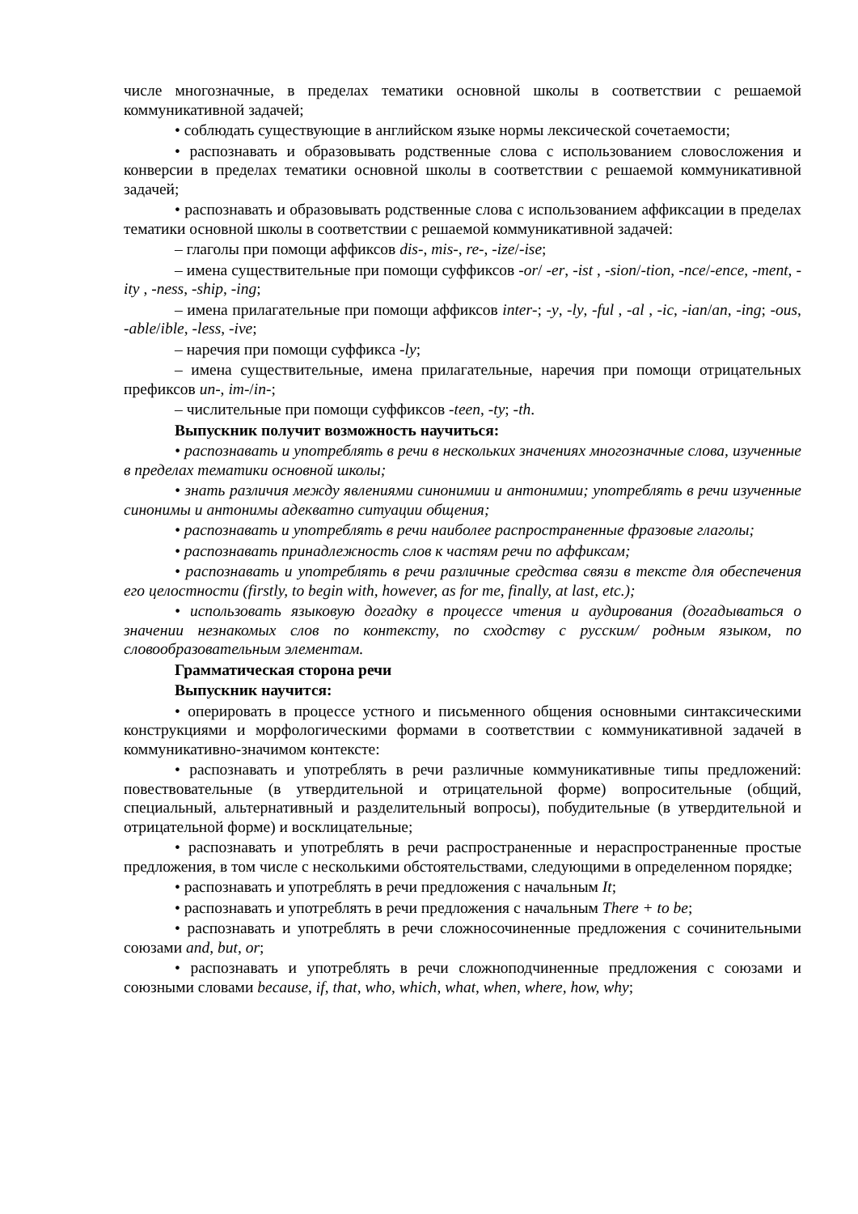числе многозначные, в пределах тематики основной школы в соответствии с решаемой коммуникативной задачей;
• соблюдать существующие в английском языке нормы лексической сочетаемости;
• распознавать и образовывать родственные слова с использованием словосложения и конверсии в пределах тематики основной школы в соответствии с решаемой коммуникативной задачей;
• распознавать и образовывать родственные слова с использованием аффиксации в пределах тематики основной школы в соответствии с решаемой коммуникативной задачей:
– глаголы при помощи аффиксов dis-, mis-, re-, -ize/-ise;
– имена существительные при помощи суффиксов -or/ -er, -ist , -sion/-tion, -nce/-ence, -ment, -ity , -ness, -ship, -ing;
– имена прилагательные при помощи аффиксов inter-; -y, -ly, -ful , -al , -ic, -ian/an, -ing; -ous, -able/ible, -less, -ive;
– наречия при помощи суффикса -ly;
– имена существительные, имена прилагательные, наречия при помощи отрицательных префиксов un-, im-/in-;
– числительные при помощи суффиксов -teen, -ty; -th.
Выпускник получит возможность научиться:
• распознавать и употреблять в речи в нескольких значениях многозначные слова, изученные в пределах тематики основной школы;
• знать различия между явлениями синонимии и антонимии; употреблять в речи изученные синонимы и антонимы адекватно ситуации общения;
• распознавать и употреблять в речи наиболее распространенные фразовые глаголы;
• распознавать принадлежность слов к частям речи по аффиксам;
• распознавать и употреблять в речи различные средства связи в тексте для обеспечения его целостности (firstly, to begin with, however, as for me, finally, at last, etc.);
• использовать языковую догадку в процессе чтения и аудирования (догадываться о значении незнакомых слов по контексту, по сходству с русским/ родным языком, по словообразовательным элементам.
Грамматическая сторона речи
Выпускник научится:
• оперировать в процессе устного и письменного общения основными синтаксическими конструкциями и морфологическими формами в соответствии с коммуникативной задачей в коммуникативно-значимом контексте:
• распознавать и употреблять в речи различные коммуникативные типы предложений: повествовательные (в утвердительной и отрицательной форме) вопросительные (общий, специальный, альтернативный и разделительный вопросы), побудительные (в утвердительной и отрицательной форме) и восклицательные;
• распознавать и употреблять в речи распространенные и нераспространенные простые предложения, в том числе с несколькими обстоятельствами, следующими в определенном порядке;
• распознавать и употреблять в речи предложения с начальным It;
• распознавать и употреблять в речи предложения с начальным There + to be;
• распознавать и употреблять в речи сложносочиненные предложения с сочинительными союзами and, but, or;
• распознавать и употреблять в речи сложноподчиненные предложения с союзами и союзными словами because, if, that, who, which, what, when, where, how, why;